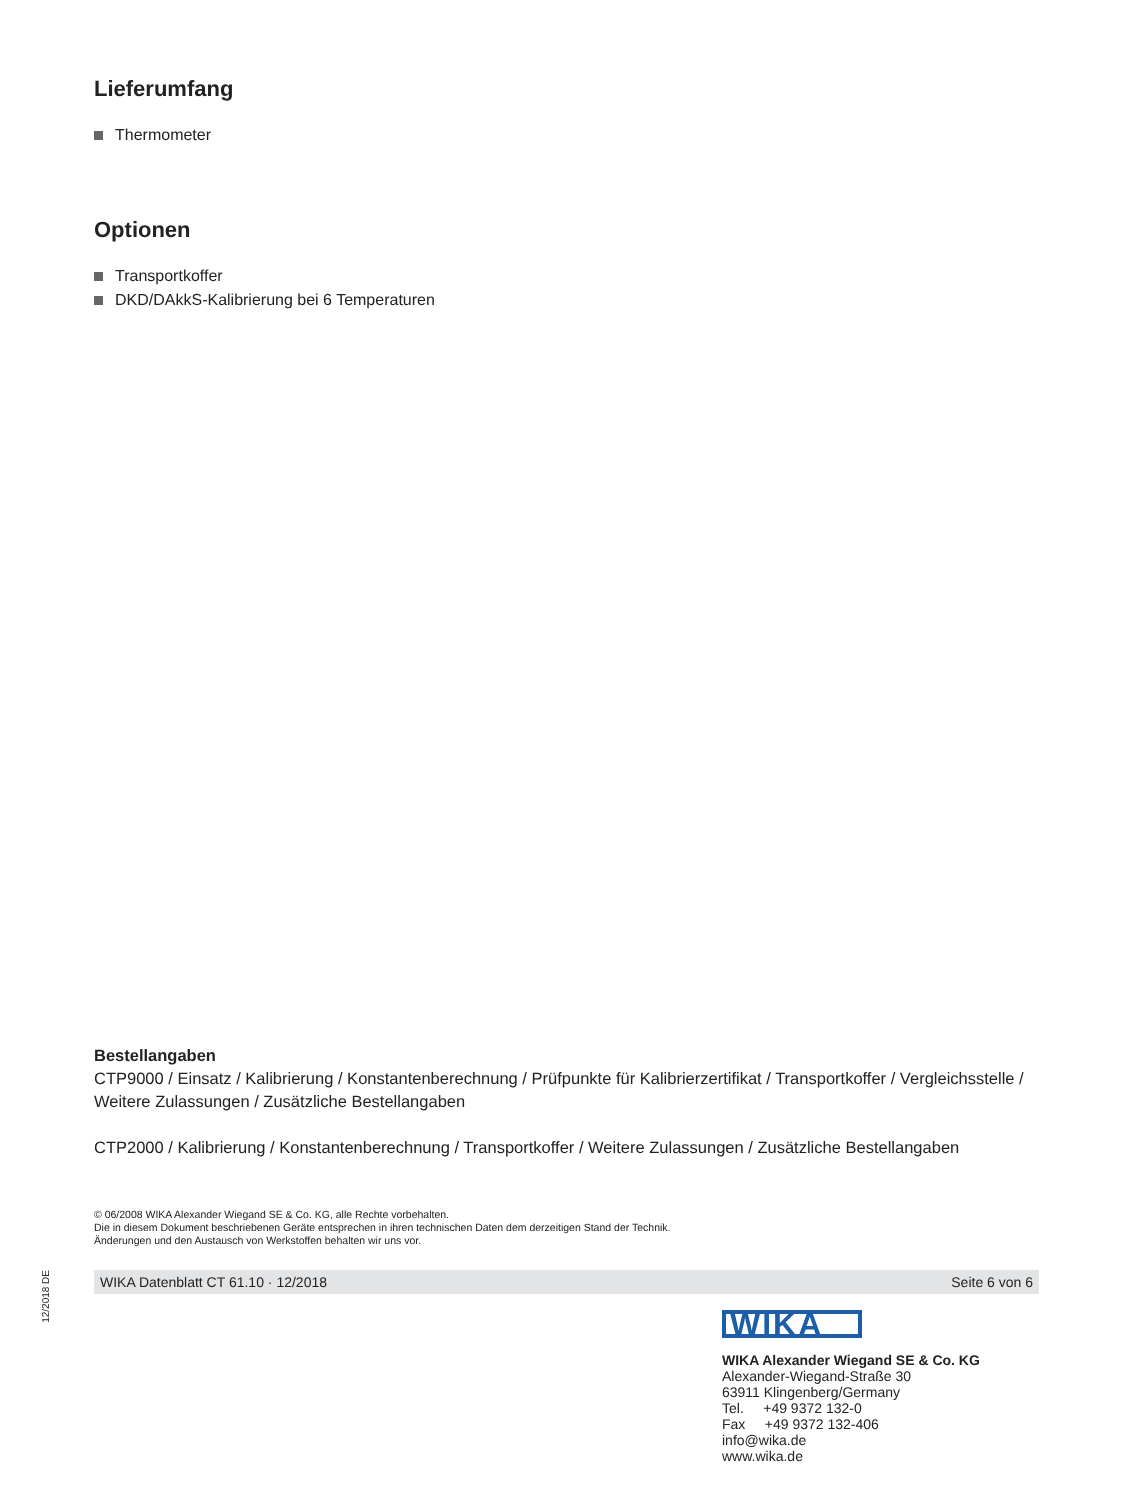Lieferumfang
Thermometer
Optionen
Transportkoffer
DKD/DAkkS-Kalibrierung bei 6 Temperaturen
Bestellangaben
CTP9000 / Einsatz / Kalibrierung / Konstantenberechnung / Prüfpunkte für Kalibrierzertifikat / Transportkoffer / Vergleichsstelle / Weitere Zulassungen / Zusätzliche Bestellangaben
CTP2000 / Kalibrierung / Konstantenberechnung / Transportkoffer / Weitere Zulassungen / Zusätzliche Bestellangaben
© 06/2008 WIKA Alexander Wiegand SE & Co. KG, alle Rechte vorbehalten.
Die in diesem Dokument beschriebenen Geräte entsprechen in ihren technischen Daten dem derzeitigen Stand der Technik.
Änderungen und den Austausch von Werkstoffen behalten wir uns vor.
WIKA Datenblatt CT 61.10 · 12/2018 Seite 6 von 6
12/2018 DE
WIKA
WIKA Alexander Wiegand SE & Co. KG
Alexander-Wiegand-Straße 30
63911 Klingenberg/Germany
Tel. +49 9372 132-0
Fax +49 9372 132-406
info@wika.de
www.wika.de